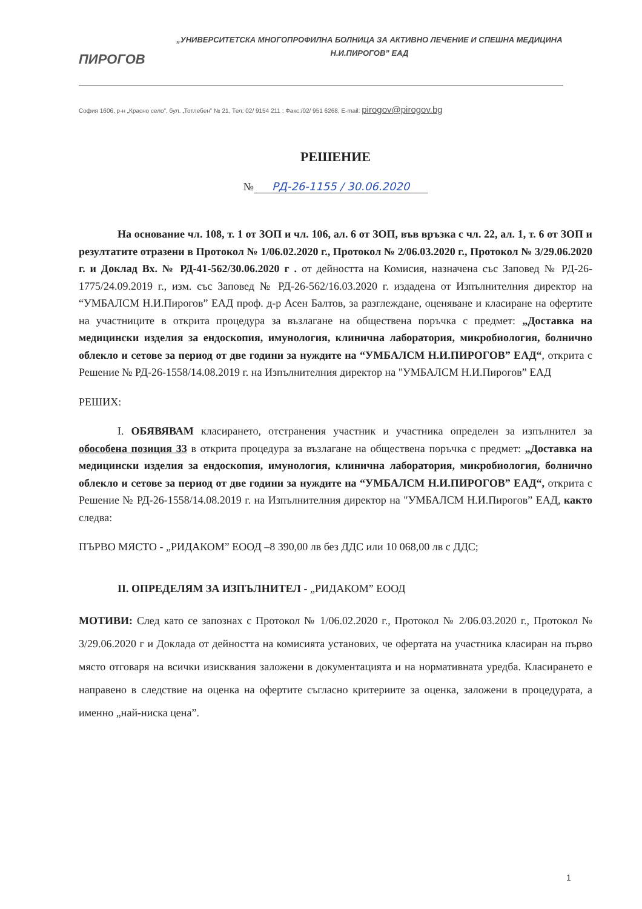ПИРОГОВ
„УНИВЕРСИТЕТСКА МНОГОПРОФИЛНА БОЛНИЦА ЗА АКТИВНО ЛЕЧЕНИЕ И СПЕШНА МЕДИЦИНА
Н.И.ПИРОГОВ” ЕАД
София 1606, р-н „Красно село”, бул. „Тотлебен” № 21, Тел: 02/ 9154 211 ; Факс:/02/ 951 6268, E-mail: pirogov@pirogov.bg
РЕШЕНИЕ
№ РД-26-1155 / 30.06.2020
На основание чл. 108, т. 1 от ЗОП и чл. 106, ал. 6 от ЗОП, във връзка с чл. 22, ал. 1, т. 6 от ЗОП и резултатите отразени в Протокол № 1/06.02.2020 г., Протокол № 2/06.03.2020 г., Протокол № 3/29.06.2020 г. и Доклад Вх. № РД-41-562/30.06.2020 г . от дейността на Комисия, назначена със Заповед № РД-26-1775/24.09.2019 г., изм. със Заповед № РД-26-562/16.03.2020 г. издадена от Изпълнителния директор на “УМБАЛСМ Н.И.Пирогов” ЕАД проф. д-р Асен Балтов, за разглеждане, оценяване и класиране на офертите на участниците в открита процедура за възлагане на обществена поръчка с предмет: „Доставка на медицински изделия за ендоскопия, имунология, клинична лаборатория, микробиология, болнично облекло и сетове за период от две години за нуждите на “УМБАЛСМ Н.И.ПИРОГОВ” ЕАД“, открита с Решение № РД-26-1558/14.08.2019 г. на Изпълнителния директор на "УМБАЛСМ Н.И.Пирогов” ЕАД
РЕШИХ:
I. ОБЯВЯВАМ класирането, отстранения участник и участника определен за изпълнител за обособена позиция 33 в открита процедура за възлагане на обществена поръчка с предмет: „Доставка на медицински изделия за ендоскопия, имунология, клинична лаборатория, микробиология, болнично облекло и сетове за период от две години за нуждите на “УМБАЛСМ Н.И.ПИРОГОВ” ЕАД“, открита с Решение № РД-26-1558/14.08.2019 г. на Изпълнителния директор на "УМБАЛСМ Н.И.Пирогов” ЕАД, както следва:
ПЪРВО МЯСТО - „РИДАКОМ” ЕООД –8 390,00 лв без ДДС или 10 068,00 лв с ДДС;
II. ОПРЕДЕЛЯМ ЗА ИЗПЪЛНИТЕЛ - „РИДАКОМ” ЕООД
МОТИВИ: След като се запознах с Протокол № 1/06.02.2020 г., Протокол № 2/06.03.2020 г., Протокол № 3/29.06.2020 г и Доклада от дейността на комисията установих, че офертата на участника класиран на първо място отговаря на всички изисквания заложени в документацията и на нормативната уредба. Класирането е направено в следствие на оценка на офертите съгласно критериите за оценка, заложени в процедурата, а именно „най-ниска цена”.
1